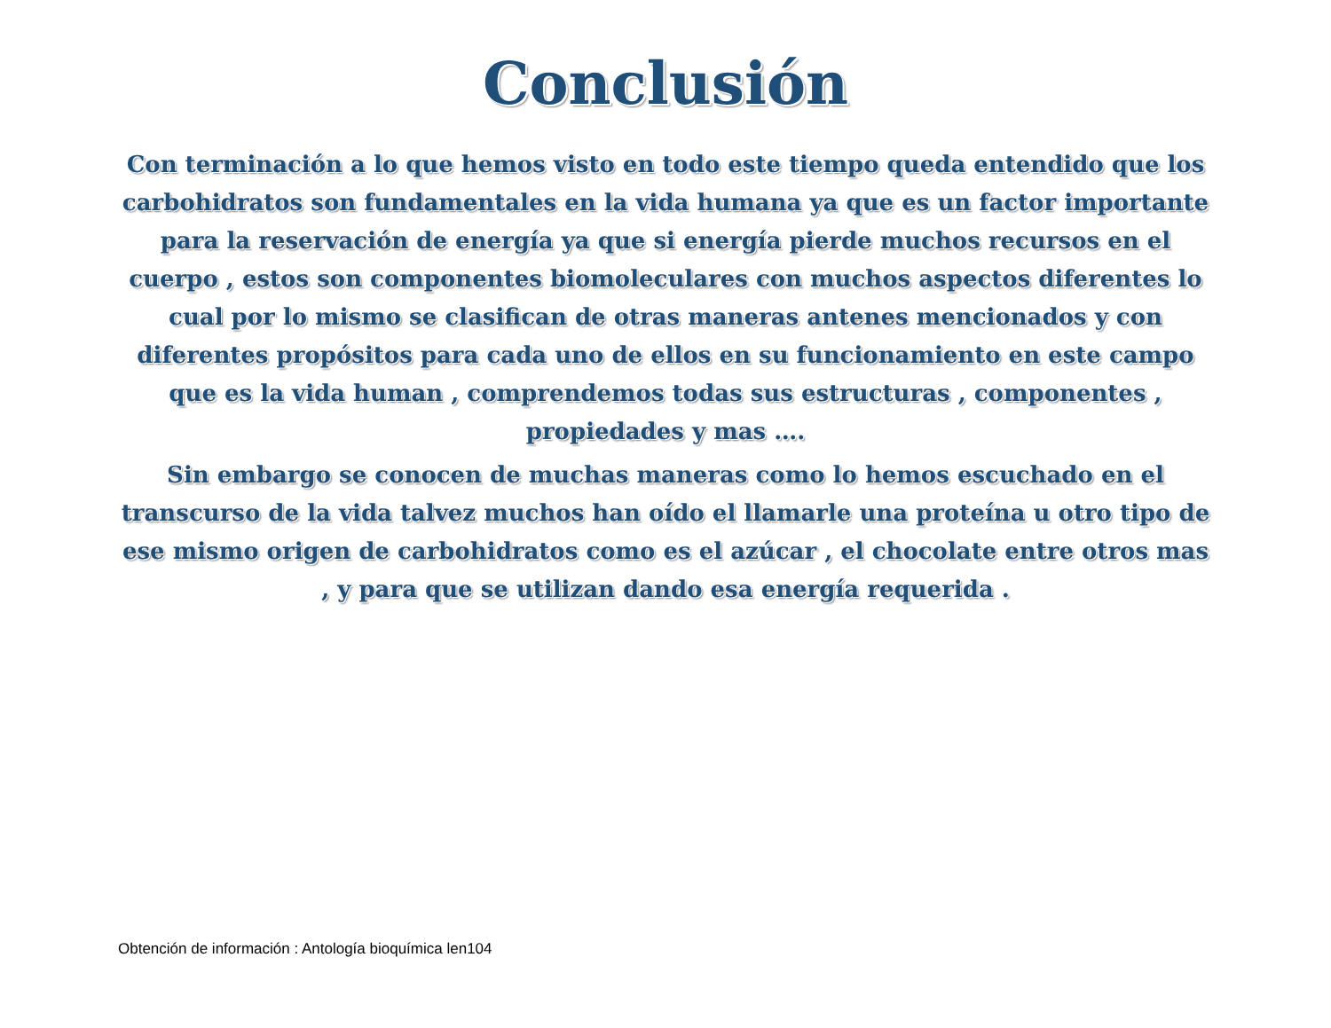Conclusión
Con terminación a lo que hemos visto en todo este tiempo queda entendido que los carbohidratos son fundamentales en la vida humana ya que es un factor importante para la reservación de energía ya que si energía pierde muchos recursos en el cuerpo , estos son componentes biomoleculares con muchos aspectos diferentes lo cual por lo mismo se clasifican de otras maneras antenes mencionados y con diferentes propósitos para cada uno de ellos en su funcionamiento en este campo que es la vida human , comprendemos todas sus estructuras , componentes , propiedades y mas ….
Sin embargo se conocen de muchas maneras como lo hemos escuchado en el transcurso de la vida talvez muchos han oído el llamarle una proteína u otro tipo de ese mismo origen de carbohidratos como es el azúcar , el chocolate entre otros mas , y para que se utilizan dando esa energía requerida .
Obtención de información : Antología bioquímica len104